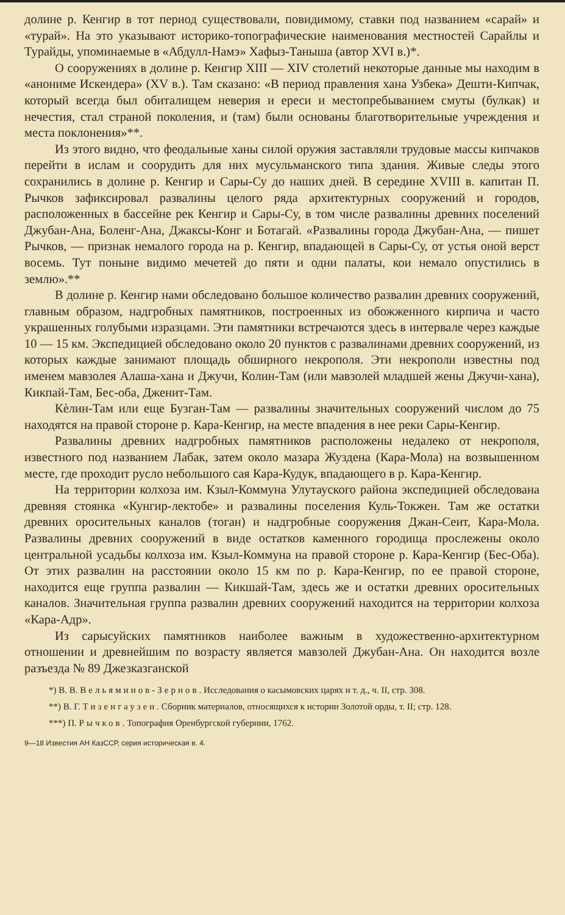долине р. Кенгир в тот период существовали, повидимому, ставки под названием «сарай» и «турай». На это указывают историко-топографические наименования местностей Сарайлы и Турайды, упоминаемые в «Абдулл-Намэ» Хафыз-Таныша (автор XVI в.)*.
О сооружениях в долине р. Кенгир XIII — XIV столетий некоторые данные мы находим в «анониме Искендера» (XV в.). Там сказано: «В период правления хана Узбека» Дешти-Кипчак, который всегда был обиталищем неверия и ереси и местопребыванием смуты (булкак) и нечестия, стал страной поколения, и (там) были основаны благотворительные учреждения и места поклонения»**.
Из этого видно, что феодальные ханы силой оружия заставляли трудовые массы кипчаков перейти в ислам и соорудить для них мусульманского типа здания. Живые следы этого сохранились в долине р. Кенгир и Сары-Су до наших дней. В середине XVIII в. капитан П. Рычков зафиксировал развалины целого ряда архитектурных сооружений и городов, расположенных в бассейне рек Кенгир и Сары-Су, в том числе развалины древних поселений Джубан-Ана, Боленг-Ана, Джаксы-Конг и Ботагай. «Развалины города Джубан-Ана, — пишет Рычков, — признак немалого города на р. Кенгир, впадающей в Сары-Су, от устья оной верст восемь. Тут поныне видимо мечетей до пяти и одни палаты, кои немало опустились в землю».**
В долине р. Кенгир нами обследовано большое количество развалин древних сооружений, главным образом, надгробных памятников, построенных из обожженного кирпича и часто украшенных голубыми изразцами. Эти памятники встречаются здесь в интервале через каждые 10 — 15 км. Экспедицией обследовано около 20 пунктов с развалинами древних сооружений, из которых каждые занимают площадь обширного некрополя. Эти некрополи известны под именем мавзолея Алаша-хана и Джучи, Колин-Там (или мавзолей младшей жены Джучи-хана), Кикпай-Там, Бес-оба, Дженит-Там.
Кèлин-Там или еще Бузган-Там — развалины значительных сооружений числом до 75 находятся на правой стороне р. Кара-Кенгир, на месте впадения в нее реки Сары-Кенгир.
Развалины древних надгробных памятников расположены недалеко от некрополя, известного под названием Лабак, затем около мазара Жуздена (Кара-Мола) на возвышенном месте, где проходит русло небольшого сая Кара-Кудук, впадающего в р. Кара-Кенгир.
На территории колхоза им. Кзыл-Коммуна Улутауского района экспедицией обследована древняя стоянка «Кунгир-лектобе» и развалины поселения Куль-Токжен. Там же остатки древних оросительных каналов (тоган) и надгробные сооружения Джан-Сеит, Кара-Мола. Развалины древних сооружений в виде остатков каменного городища прослежены около центральной усадьбы колхоза им. Кзыл-Коммуна на правой стороне р. Кара-Кенгир (Бес-Оба). От этих развалин на расстоянии около 15 км по р. Кара-Кенгир, по ее правой стороне, находится еще группа развалин — Кикшай-Там, здесь же и остатки древних оросительных каналов. Значительная группа развалин древних сооружений находится на территории колхоза «Кара-Адр».
Из сарысуйских памятников наиболее важным в художественно-архитектурном отношении и древнейшим по возрасту является мавзолей Джубан-Ана. Он находится возле разъезда № 89 Джезказганской
*) В. В. Вельяминов-Зернов. Исследования о касымовских царях и т. д., ч. II, стр. 308.
**) В. Г. Тизенгаузен. Сборник материалов, относящихся к истории Золотой орды, т. II; стр. 128.
***) П. Рычков. Топография Оренбургской губернии, 1762.
9—18 Известия АН КазССР, серия историческая в. 4.